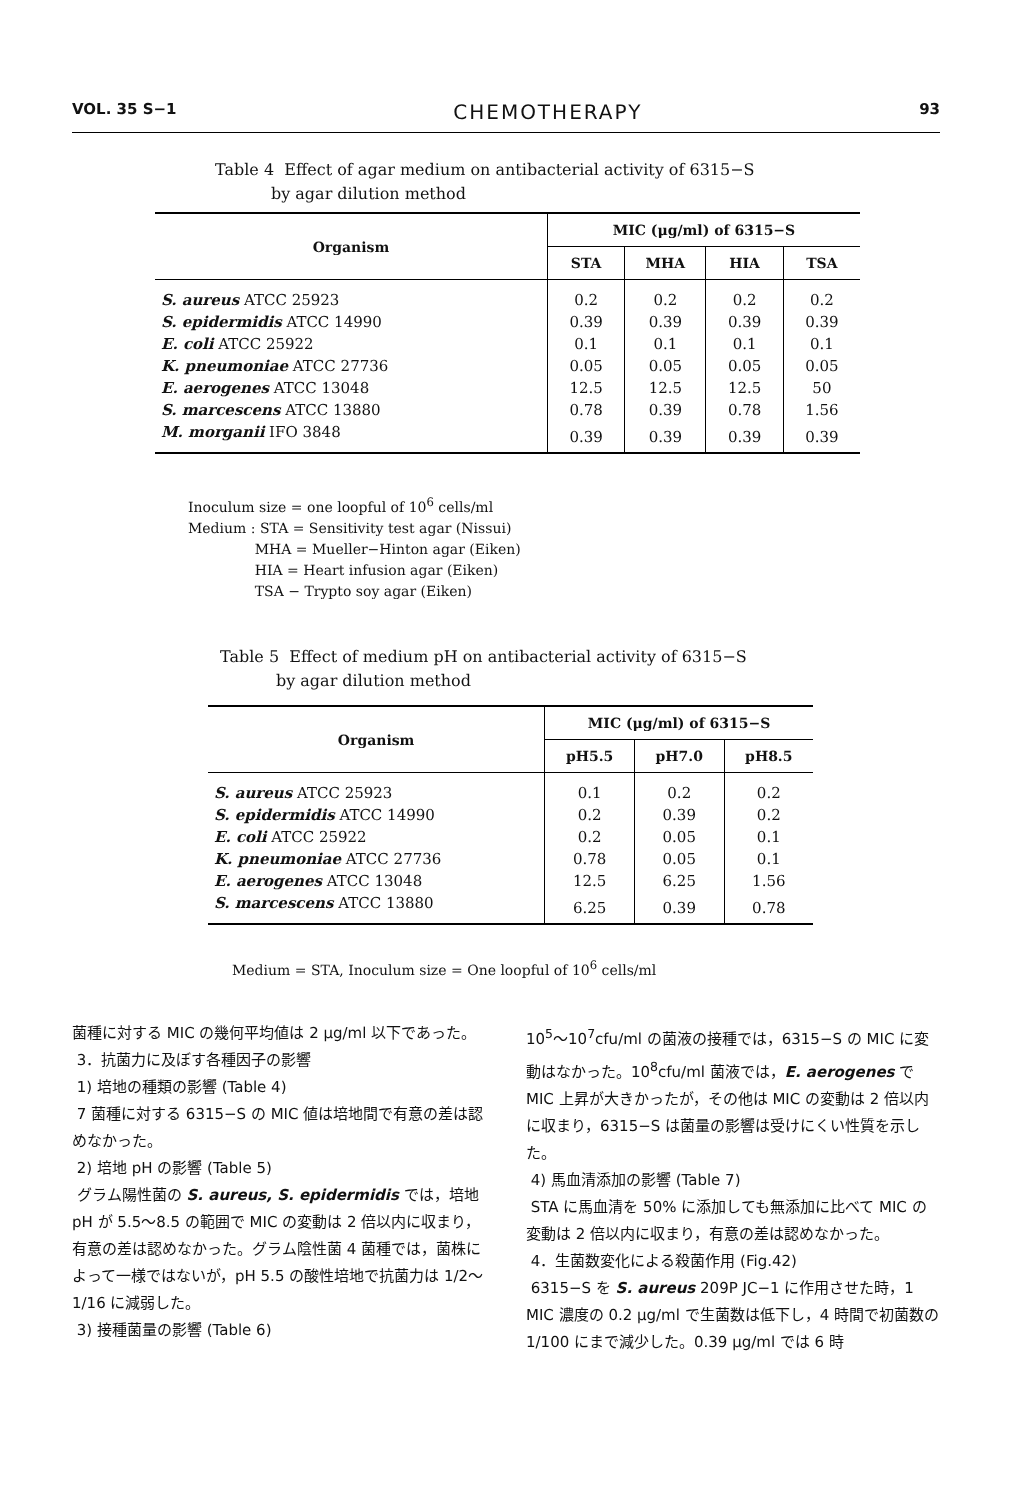VOL. 35 S−1 CHEMOTHERAPY 93
Table 4 Effect of agar medium on antibacterial activity of 6315−S
by agar dilution method
| Organism | MIC (μg/ml) of 6315−S | | | |
| --- | --- | --- | --- | --- |
| | STA | MHA | HIA | TSA |
| S. aureus ATCC 25923 | 0.2 | 0.2 | 0.2 | 0.2 |
| S. epidermidis ATCC 14990 | 0.39 | 0.39 | 0.39 | 0.39 |
| E. coli ATCC 25922 | 0.1 | 0.1 | 0.1 | 0.1 |
| K. pneumoniae ATCC 27736 | 0.05 | 0.05 | 0.05 | 0.05 |
| E. aerogenes ATCC 13048 | 12.5 | 12.5 | 12.5 | 50 |
| S. marcescens ATCC 13880 | 0.78 | 0.39 | 0.78 | 1.56 |
| M. morganii IFO 3848 | 0.39 | 0.39 | 0.39 | 0.39 |
Inoculum size = one loopful of 10<sup>6</sup> cells/ml
Medium : STA = Sensitivity test agar (Nissui)
MHA = Mueller−Hinton agar (Eiken)
HIA = Heart infusion agar (Eiken)
TSA − Trypto soy agar (Eiken)
Table 5 Effect of medium pH on antibacterial activity of 6315−S
by agar dilution method
| Organism | MIC (μg/ml) of 6315−S | | |
| --- | --- | --- | --- |
| | pH5.5 | pH7.0 | pH8.5 |
| S. aureus ATCC 25923 | 0.1 | 0.2 | 0.2 |
| S. epidermidis ATCC 14990 | 0.2 | 0.39 | 0.2 |
| E. coli ATCC 25922 | 0.2 | 0.05 | 0.1 |
| K. pneumoniae ATCC 27736 | 0.78 | 0.05 | 0.1 |
| E. aerogenes ATCC 13048 | 12.5 | 6.25 | 1.56 |
| S. marcescens ATCC 13880 | 6.25 | 0.39 | 0.78 |
Medium = STA, Inoculum size = One loopful of 10<sup>6</sup> cells/ml
菌種に対する MIC の幾何平均値は 2 μg/ml 以下であった。
3．抗菌力に及ぼす各種因子の影響
1) 培地の種類の影響 (Table 4)
7 菌種に対する 6315−S の MIC 値は培地間で有意の差は認めなかった。
2) 培地 pH の影響 (Table 5)
グラム陽性菌の S. aureus, S. epidermidis では，培地 pH が 5.5〜8.5 の範囲で MIC の変動は 2 倍以内に収まり，有意の差は認めなかった。グラム陰性菌 4 菌種では，菌株によって一様ではないが，pH 5.5 の酸性培地で抗菌力は 1/2〜1/16 に減弱した。
3) 接種菌量の影響 (Table 6)
10<sup>5</sup>〜10<sup>7</sup>cfu/ml の菌液の接種では，6315−S の MIC に変動はなかった。10<sup>8</sup>cfu/ml 菌液では，E. aerogenes で MIC 上昇が大きかったが，その他は MIC の変動は 2 倍以内に収まり，6315−S は菌量の影響は受けにくい性質を示した。
4) 馬血清添加の影響 (Table 7)
STA に馬血清を 50% に添加しても無添加に比べて MIC の変動は 2 倍以内に収まり，有意の差は認めなかった。
4．生菌数変化による殺菌作用 (Fig.42)
6315−S を S. aureus 209P JC−1 に作用させた時，1 MIC 濃度の 0.2 μg/ml で生菌数は低下し，4 時間で初菌数の 1/100 にまで減少した。0.39 μg/ml では 6 時